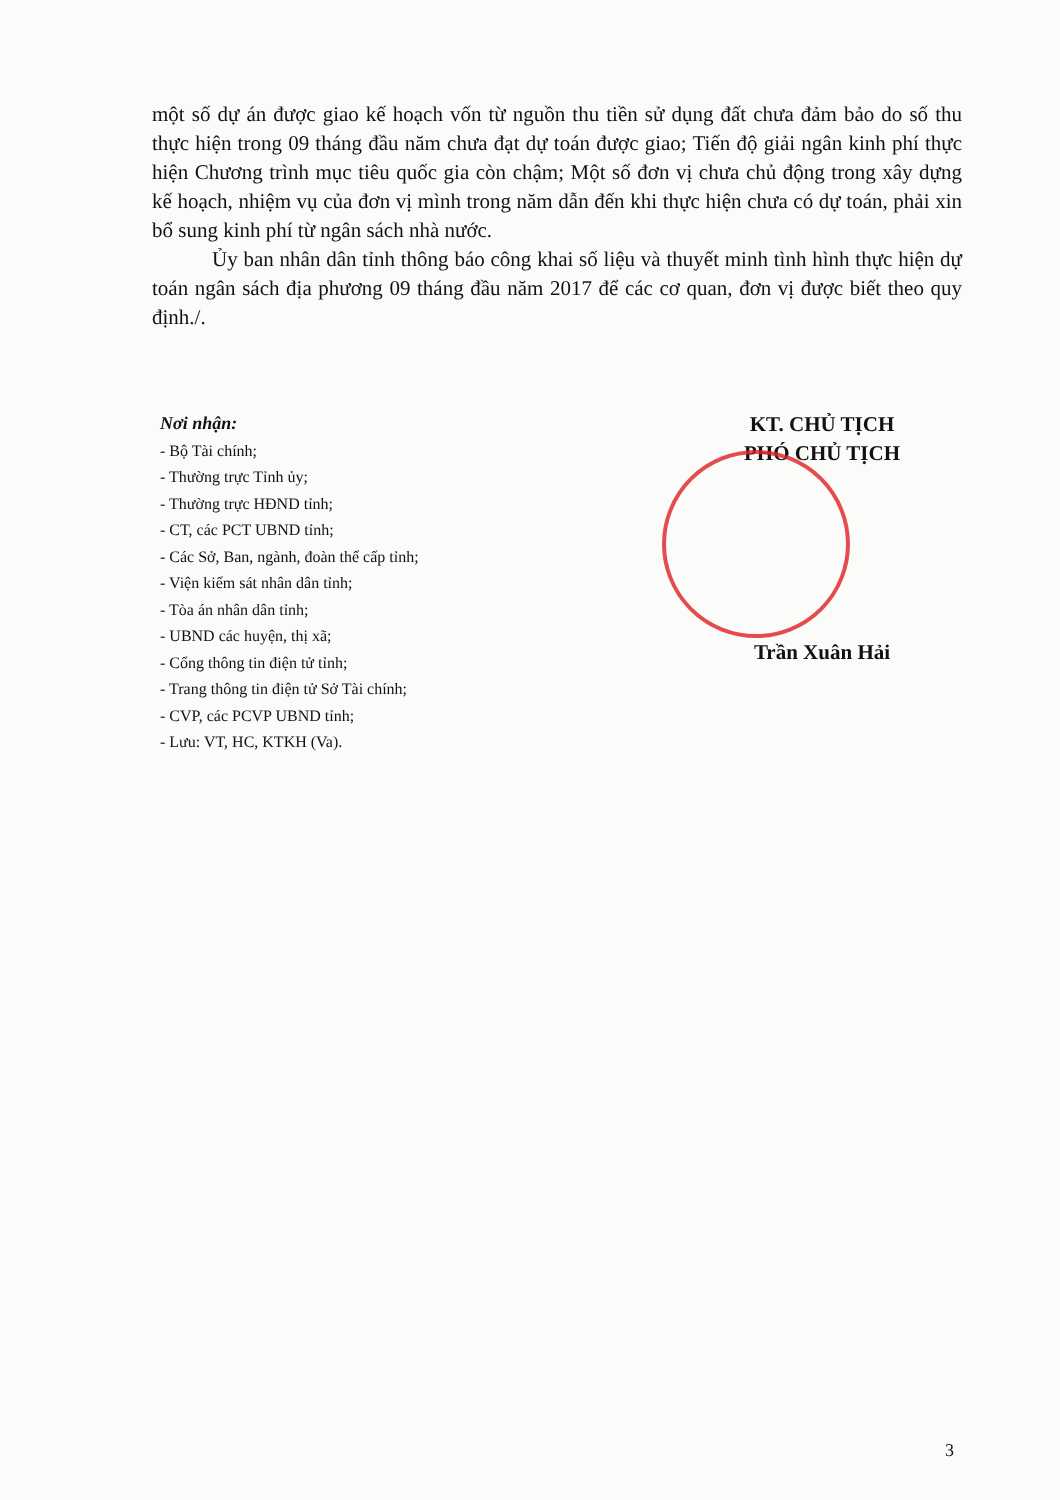một số dự án được giao kế hoạch vốn từ nguồn thu tiền sử dụng đất chưa đảm bảo do số thu thực hiện trong 09 tháng đầu năm chưa đạt dự toán được giao; Tiến độ giải ngân kinh phí thực hiện Chương trình mục tiêu quốc gia còn chậm; Một số đơn vị chưa chủ động trong xây dựng kế hoạch, nhiệm vụ của đơn vị mình trong năm dẫn đến khi thực hiện chưa có dự toán, phải xin bổ sung kinh phí từ ngân sách nhà nước.
Ủy ban nhân dân tỉnh thông báo công khai số liệu và thuyết minh tình hình thực hiện dự toán ngân sách địa phương 09 tháng đầu năm 2017 để các cơ quan, đơn vị được biết theo quy định./.
Nơi nhận:
- Bộ Tài chính;
- Thường trực Tỉnh ủy;
- Thường trực HĐND tỉnh;
- CT, các PCT UBND tỉnh;
- Các Sở, Ban, ngành, đoàn thể cấp tỉnh;
- Viện kiểm sát nhân dân tỉnh;
- Tòa án nhân dân tỉnh;
- UBND các huyện, thị xã;
- Cổng thông tin điện tử tỉnh;
- Trang thông tin điện tử Sở Tài chính;
- CVP, các PCVP UBND tỉnh;
- Lưu: VT, HC, KTKH (Va).
KT. CHỦ TỊCH
PHÓ CHỦ TỊCH
Trần Xuân Hải
3